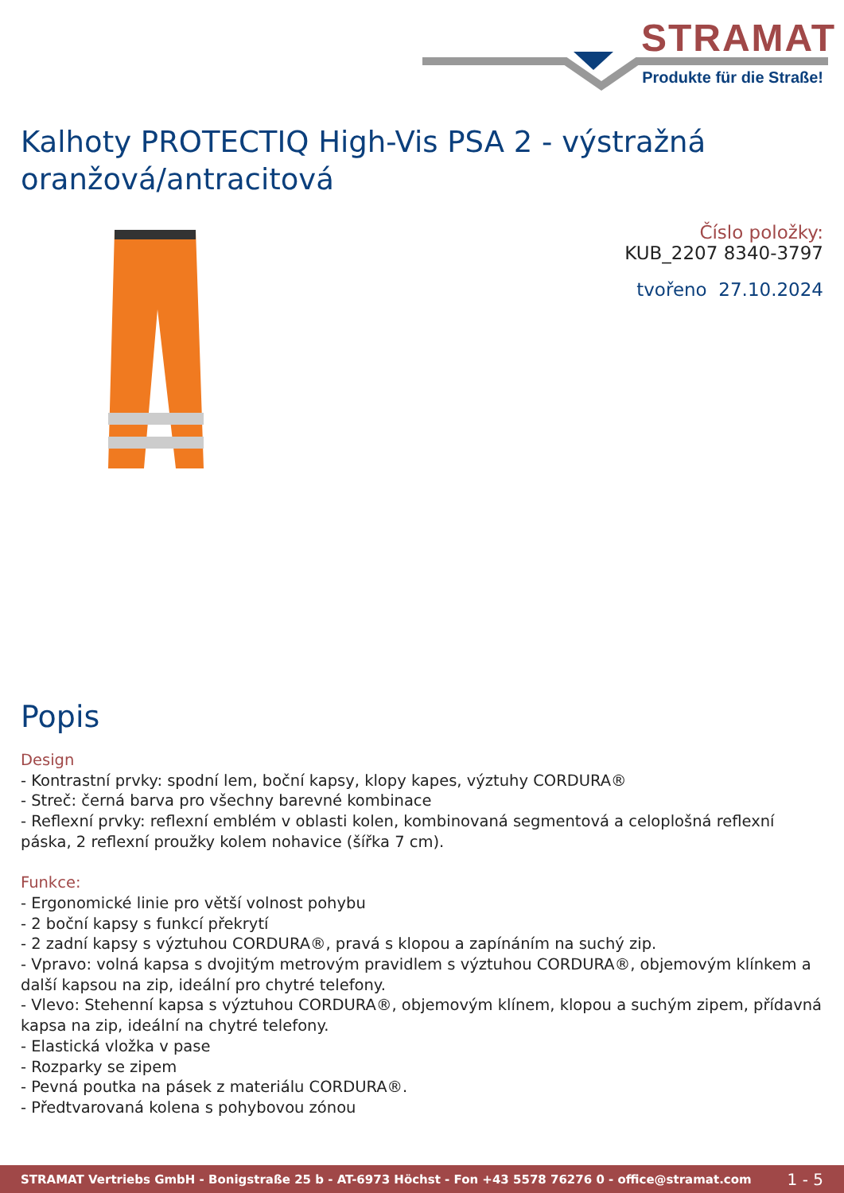STRAMAT
Produkte für die Straße!
Kalhoty PROTECTIQ High-Vis PSA 2 - výstražná oranžová/antracitová
Číslo položky:
KUB_2207 8340-3797
tvořeno 27.10.2024
Popis
Design
- Kontrastní prvky: spodní lem, boční kapsy, klopy kapes, výztuhy CORDURA®
- Streč: černá barva pro všechny barevné kombinace
- Reflexní prvky: reflexní emblém v oblasti kolen, kombinovaná segmentová a celoplošná reflexní páska, 2 reflexní proužky kolem nohavice (šířka 7 cm).
Funkce:
- Ergonomické linie pro větší volnost pohybu
- 2 boční kapsy s funkcí překrytí
- 2 zadní kapsy s výztuhou CORDURA®, pravá s klopou a zapínáním na suchý zip.
- Vpravo: volná kapsa s dvojitým metrovým pravidlem s výztuhou CORDURA®, objemovým klínkem a další kapsou na zip, ideální pro chytré telefony.
- Vlevo: Stehenní kapsa s výztuhou CORDURA®, objemovým klínem, klopou a suchým zipem, přídavná kapsa na zip, ideální na chytré telefony.
- Elastická vložka v pase
- Rozparky se zipem
- Pevná poutka na pásek z materiálu CORDURA®.
- Předtvarovaná kolena s pohybovou zónou
STRAMAT Vertriebs GmbH - Bonigstraße 25 b - AT-6973 Höchst - Fon +43 5578 76276 0 - office@stramat.com 1 - 5